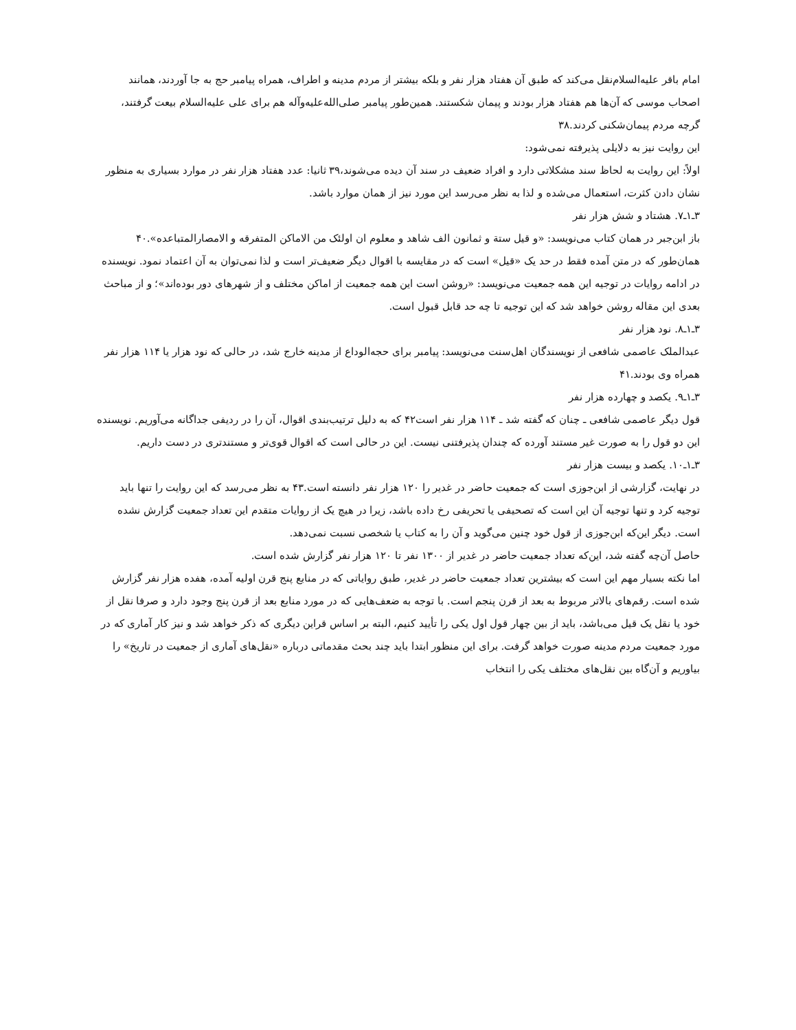امام باقر علیه‌السلام‌نقل می‌کند که طبق آن هفتاد هزار نفر و بلکه بیشتر از مردم مدینه و اطراف، همراه پیامبر حج به جا آوردند، همانند اصحاب موسی که آن‌ها هم هفتاد هزار بودند و پیمان شکستند. همین‌طور پیامبر صلی‌الله‌علیه‌وآله هم برای علی علیه‌السلام بیعت گرفتند، گرچه مردم پیمان‌شکنی کردند.۳۸
این روایت نیز به دلایلی پذیرفته نمی‌شود:
اولاً: این روایت به لحاظ سند مشکلاتی دارد و افراد ضعیف در سند آن دیده می‌شوند،۳۹ ثانیا: عدد هفتاد هزار نفر در موارد بسیاری به منظور نشان دادن کثرت، استعمال می‌شده و لذا به نظر می‌رسد این مورد نیز از همان موارد باشد.
۳ـ۱ـ۷. هشتاد و شش هزار نفر
باز ابن‌جبر در همان کتاب می‌نویسد: «و قیل ستة و ثمانون الف شاهد و معلوم ان اولئک من الاماکن المتفرقه و الامصارالمتباعده».۴۰ همان‌طور که در متن آمده فقط در حد یک «قیل» است که در مقایسه با اقوال دیگر ضعیف‌تر است و لذا نمی‌توان به آن اعتماد نمود. نویسنده در ادامه روایات در توجیه این همه جمعیت می‌نویسد: «روشن است این همه جمعیت از اماکن مختلف و از شهرهای دور بوده‌اند»؛ و از مباحث بعدی این مقاله روشن خواهد شد که این توجیه تا چه حد قابل قبول است.
۳ـ۱ـ۸. نود هزار نفر
عبدالملک عاصمی شافعی از نویسندگان اهل‌سنت می‌نویسد: پیامبر برای حجه‌الوداع از مدینه خارج شد، در حالی که نود هزار یا ۱۱۴ هزار نفر همراه وی بودند.۴۱
۳ـ۱ـ۹. یکصد و چهارده هزار نفر
قول دیگر عاصمی شافعی ـ چنان که گفته شد ـ ۱۱۴ هزار نفر است۴۲ که به دلیل ترتیب‌بندی اقوال، آن را در ردیفی جداگانه می‌آوریم. نویسنده این دو قول را به صورت غیر مستند آورده که چندان پذیرفتنی نیست. این در حالی است که اقوال قوی‌تر و مستندتری در دست داریم.
۳ـ۱ـ۱۰. یکصد و بیست هزار نفر
در نهایت، گزارشی از ابن‌جوزی است که جمعیت حاضر در غدیر را ۱۲۰ هزار نفر دانسته است.۴۳ به نظر می‌رسد که این روایت را تنها باید توجیه کرد و تنها توجیه آن این است که تصحیفی یا تحریفی رخ داده باشد، زیرا در هیچ یک از روایات متقدم این تعداد جمعیت گزارش نشده است. دیگر این‌که ابن‌جوزی از قول خود چنین می‌گوید و آن را به کتاب یا شخصی نسبت نمی‌دهد.
حاصل آن‌چه گفته شد، این‌که تعداد جمعیت حاضر در غدیر از ۱۳۰۰ نفر تا ۱۲۰ هزار نفر گزارش شده است.
اما نکته بسیار مهم این است که بیشترین تعداد جمعیت حاضر در غدیر، طبق روایاتی که در منابع پنج قرن اولیه آمده، هفده هزار نفر گزارش شده است. رقم‌های بالاتر مربوط به بعد از قرن پنجم است. با توجه به ضعف‌هایی که در مورد منابع بعد از قرن پنج وجود دارد و صرفا نقل از خود یا نقل یک قیل می‌باشد، باید از بین چهار قول اول یکی را تأیید کنیم، البته بر اساس قراین دیگری که ذکر خواهد شد و نیز کار آماری که در مورد جمعیت مردم مدینه صورت خواهد گرفت. برای این منظور ابتدا باید چند بحث مقدماتی درباره «نقل‌های آماری از جمعیت در تاریخ» را بیاوریم و آن‌گاه بین نقل‌های مختلف یکی را انتخاب